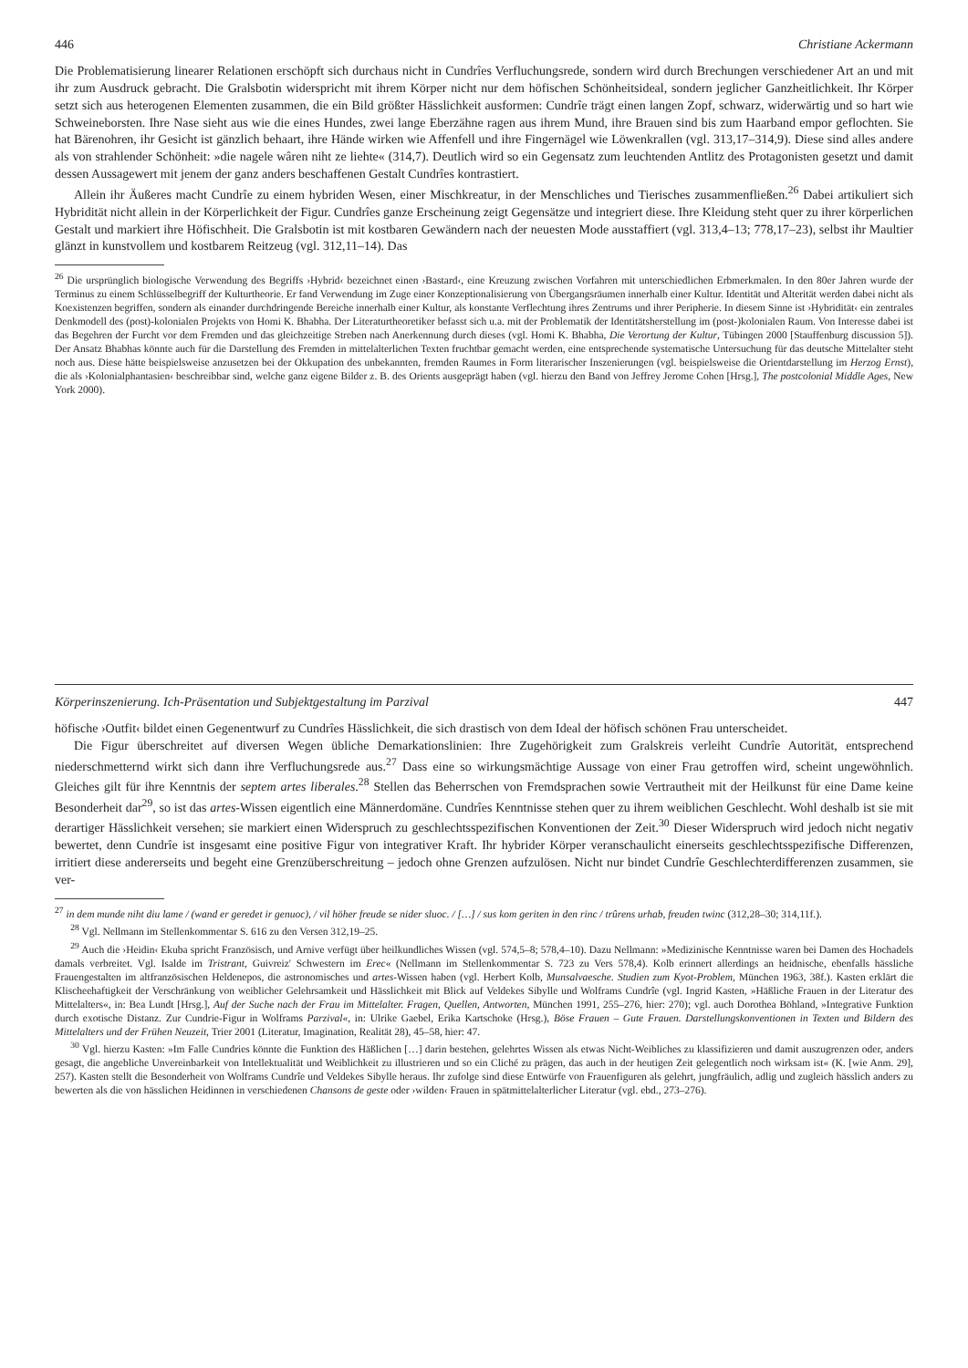446 Christiane Ackermann
Die Problematisierung linearer Relationen erschöpft sich durchaus nicht in Cundrîes Verfluchungsrede, sondern wird durch Brechungen verschiedener Art an und mit ihr zum Ausdruck gebracht. Die Gralsbotin widerspricht mit ihrem Körper nicht nur dem höfischen Schönheitsideal, sondern jeglicher Ganzheitlichkeit. Ihr Körper setzt sich aus heterogenen Elementen zusammen, die ein Bild größter Hässlichkeit ausformen: Cundrîe trägt einen langen Zopf, schwarz, widerwärtig und so hart wie Schweineborsten. Ihre Nase sieht aus wie die eines Hundes, zwei lange Eberzähne ragen aus ihrem Mund, ihre Brauen sind bis zum Haarband empor geflochten. Sie hat Bärenohren, ihr Gesicht ist gänzlich behaart, ihre Hände wirken wie Affenfell und ihre Fingernägel wie Löwenkrallen (vgl. 313,17–314,9). Diese sind alles andere als von strahlender Schönheit: »die nagele wâren niht ze liehte« (314,7). Deutlich wird so ein Gegensatz zum leuchtenden Antlitz des Protagonisten gesetzt und damit dessen Aussagewert mit jenem der ganz anders beschaffenen Gestalt Cundrîes kontrastiert.
Allein ihr Äußeres macht Cundrîe zu einem hybriden Wesen, einer Mischkreatur, in der Menschliches und Tierisches zusammenfließen.<sup>26</sup> Dabei artikuliert sich Hybridität nicht allein in der Körperlichkeit der Figur. Cundrîes ganze Erscheinung zeigt Gegensätze und integriert diese. Ihre Kleidung steht quer zu ihrer körperlichen Gestalt und markiert ihre Höfischheit. Die Gralsbotin ist mit kostbaren Gewändern nach der neuesten Mode ausstaffiert (vgl. 313,4–13; 778,17–23), selbst ihr Maultier glänzt in kunstvollem und kostbarem Reitzeug (vgl. 312,11–14). Das
<sup>26</sup> Die ursprünglich biologische Verwendung des Begriffs ›Hybrid‹ bezeichnet einen ›Bastard‹, eine Kreuzung zwischen Vorfahren mit unterschiedlichen Erbmerkmalen. In den 80er Jahren wurde der Terminus zu einem Schlüsselbegriff der Kulturtheorie. Er fand Verwendung im Zuge einer Konzeptionalisierung von Übergangsräumen innerhalb einer Kultur. Identität und Alterität werden dabei nicht als Koexistenzen begriffen, sondern als einander durchdringende Bereiche innerhalb einer Kultur, als konstante Verflechtung ihres Zentrums und ihrer Peripherie. In diesem Sinne ist ›Hybridität‹ ein zentrales Denkmodell des (post)-kolonialen Projekts von Homi K. Bhabha. Der Literaturtheoretiker befasst sich u.a. mit der Problematik der Identitätsherstellung im (post-)kolonialen Raum. Von Interesse dabei ist das Begehren der Furcht vor dem Fremden und das gleichzeitige Streben nach Anerkennung durch dieses (vgl. Homi K. Bhabha, Die Verortung der Kultur, Tübingen 2000 [Stauffenburg discussion 5]). Der Ansatz Bhabhas könnte auch für die Darstellung des Fremden in mittelalterlichen Texten fruchtbar gemacht werden, eine entsprechende systematische Untersuchung für das deutsche Mittelalter steht noch aus. Diese hätte beispielsweise anzusetzen bei der Okkupation des unbekannten, fremden Raumes in Form literarischer Inszenierungen (vgl. beispielsweise die Orientdarstellung im Herzog Ernst), die als ›Kolonialphantasien‹ beschreibbar sind, welche ganz eigene Bilder z. B. des Orients ausgeprägt haben (vgl. hierzu den Band von Jeffrey Jerome Cohen [Hrsg.], The postcolonial Middle Ages, New York 2000).
Körperinszenierung. Ich-Präsentation und Subjektgestaltung im Parzival 447
höfische ›Outfit‹ bildet einen Gegenentwurf zu Cundrîes Hässlichkeit, die sich drastisch von dem Ideal der höfisch schönen Frau unterscheidet.
Die Figur überschreitet auf diversen Wegen übliche Demarkationslinien: Ihre Zugehörigkeit zum Gralskreis verleiht Cundrîe Autorität, entsprechend niederschmetternd wirkt sich dann ihre Verfluchungsrede aus.<sup>27</sup> Dass eine so wirkungsmächtige Aussage von einer Frau getroffen wird, scheint ungewöhnlich. Gleiches gilt für ihre Kenntnis der septem artes liberales.<sup>28</sup> Stellen das Beherrschen von Fremdsprachen sowie Vertrautheit mit der Heilkunst für eine Dame keine Besonderheit dar<sup>29</sup>, so ist das artes-Wissen eigentlich eine Männerdomäne. Cundrîes Kenntnisse stehen quer zu ihrem weiblichen Geschlecht. Wohl deshalb ist sie mit derartiger Hässlichkeit versehen; sie markiert einen Widerspruch zu geschlechtsspezifischen Konventionen der Zeit.<sup>30</sup> Dieser Widerspruch wird jedoch nicht negativ bewertet, denn Cundrîe ist insgesamt eine positive Figur von integrativer Kraft. Ihr hybrider Körper veranschaulicht einerseits geschlechtsspezifische Differenzen, irritiert diese andererseits und begeht eine Grenzüberschreitung – jedoch ohne Grenzen aufzulösen. Nicht nur bindet Cundrîe Geschlechterdifferenzen zusammen, sie ver-
<sup>27</sup> in dem munde niht diu lame / (wand er geredet ir genuoc), / vil höher freude se nider sluoc. / […] / sus kom geriten in den rinc / trûrens urhab, freuden twinc (312,28–30; 314,11f.).
<sup>28</sup> Vgl. Nellmann im Stellenkommentar S. 616 zu den Versen 312,19–25.
<sup>29</sup> Auch die ›Heidin‹ Ekuba spricht Französisch, und Arnive verfügt über heilkundliches Wissen (vgl. 574,5–8; 578,4–10). Dazu Nellmann: »Medizinische Kenntnisse waren bei Damen des Hochadels damals verbreitet. Vgl. Isalde im Tristrant, Guivreiz' Schwestern im Erec« (Nellmann im Stellenkommentar S. 723 zu Vers 578,4). Kolb erinnert allerdings an heidnische, ebenfalls hässliche Frauengestalten im altfranzösischen Heldenepos, die astronomisches und artes-Wissen haben (vgl. Herbert Kolb, Munsalvaesche. Studien zum Kyot-Problem, München 1963, 38f.). Kasten erklärt die Klischeehaftigkeit der Verschränkung von weiblicher Gelehrsamkeit und Hässlichkeit mit Blick auf Veldekes Sibylle und Wolframs Cundrîe (vgl. Ingrid Kasten, »Häßliche Frauen in der Literatur des Mittelalters«, in: Bea Lundt [Hrsg.], Auf der Suche nach der Frau im Mittelalter. Fragen, Quellen, Antworten, München 1991, 255–276, hier: 270); vgl. auch Dorothea Böhland, »Integrative Funktion durch exotische Distanz. Zur Cundrie-Figur in Wolframs Parzival«, in: Ulrike Gaebel, Erika Kartschoke (Hrsg.), Böse Frauen – Gute Frauen. Darstellungskonventionen in Texten und Bildern des Mittelalters und der Frühen Neuzeit, Trier 2001 (Literatur, Imagination, Realität 28), 45–58, hier: 47.
<sup>30</sup> Vgl. hierzu Kasten: »Im Falle Cundries könnte die Funktion des Häßlichen […] darin bestehen, gelehrtes Wissen als etwas Nicht-Weibliches zu klassifizieren und damit auszugrenzen oder, anders gesagt, die angebliche Unvereinbarkeit von Intellektualität und Weiblichkeit zu illustrieren und so ein Cliché zu prägen, das auch in der heutigen Zeit gelegentlich noch wirksam ist« (K. [wie Anm. 29], 257). Kasten stellt die Besonderheit von Wolframs Cundrîe und Veldekes Sibylle heraus. Ihr zufolge sind diese Entwürfe von Frauenfiguren als gelehrt, jungfräulich, adlig und zugleich hässlich anders zu bewerten als die von hässlichen Heidinnen in verschiedenen Chansons de geste oder ›wilden‹ Frauen in spätmittelalterlicher Literatur (vgl. ebd., 273–276).